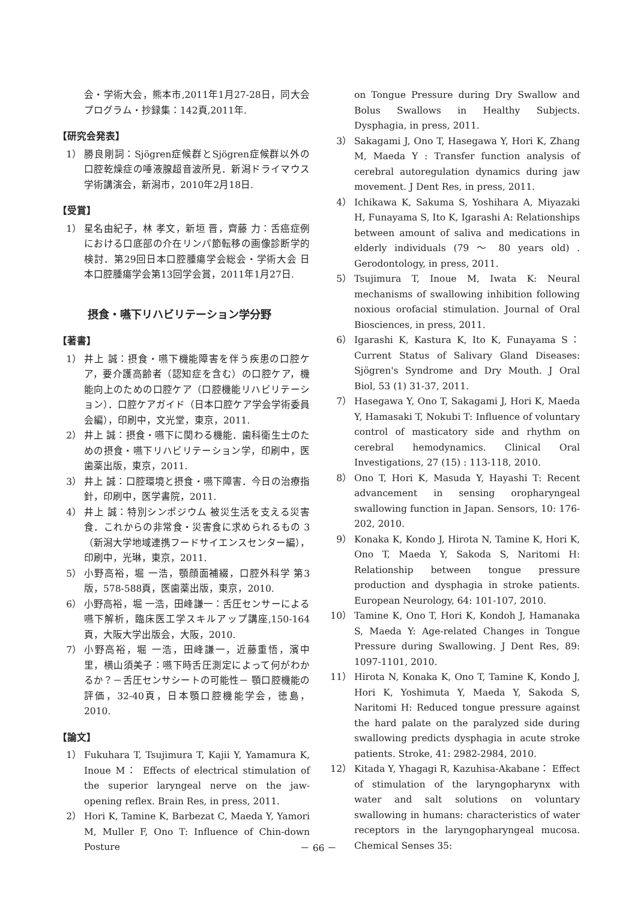会・学術大会，熊本市,2011年1月27-28日，同大会プログラム・抄録集：142頁,2011年.
【研究会発表】
1） 勝良剛詞：Sjögren症候群とSjögren症候群以外の口腔乾燥症の唾液腺超音波所見．新潟ドライマウス学術講演会，新潟市，2010年2月18日.
【受賞】
1） 星名由紀子，林 孝文，新垣 晋，齊藤 力：舌癌症例における口底部の介在リンパ節転移の画像診断学的検討．第29回日本口腔腫瘍学会総会・学術大会 日本口腔腫瘍学会第13回学会賞，2011年1月27日.
摂食・嚥下リハビリテーション学分野
【著書】
1） 井上 誠：摂食・嚥下機能障害を伴う疾患の口腔ケア，要介護高齢者（認知症を含む）の口腔ケア，機能向上のための口腔ケア（口腔機能リハビリテーション）．口腔ケアガイド（日本口腔ケア学会学術委員会編），印刷中，文光堂，東京，2011.
2） 井上 誠：摂食・嚥下に関わる機能．歯科衛生士のための摂食・嚥下リハビリテーション学，印刷中，医歯薬出版，東京，2011.
3） 井上 誠：口腔環境と摂食・嚥下障害．今日の治療指針，印刷中，医学書院，2011.
4） 井上 誠：特別シンポジウム 被災生活を支える災害食．これからの非常食・災害食に求められるもの 3（新潟大学地域連携フードサイエンスセンター編），印刷中，光琳，東京，2011.
5） 小野高裕，堀 一浩，顎顔面補綴，口腔外科学 第3版，578-588頁，医歯薬出版，東京，2010.
6） 小野高裕，堀 一浩，田峰謙一：舌圧センサーによる嚥下解析，臨床医工学スキルアップ講座,150-164頁，大阪大学出版会，大阪，2010.
7） 小野高裕，堀 一浩，田峰謙一，近藤重悟，濱中 里，横山須美子：嚥下時舌圧測定によって何がわかるか？－舌圧センサシートの可能性－ 顎口腔機能の評価，32-40頁，日本顎口腔機能学会，徳島，2010.
【論文】
1） Fukuhara T, Tsujimura T, Kajii Y, Yamamura K, Inoue M： Effects of electrical stimulation of the superior laryngeal nerve on the jaw-opening reflex. Brain Res, in press, 2011.
2） Hori K, Tamine K, Barbezat C, Maeda Y, Yamori M, Muller F, Ono T: Influence of Chin-down Posture
on Tongue Pressure during Dry Swallow and Bolus Swallows in Healthy Subjects. Dysphagia, in press, 2011.
3） Sakagami J, Ono T, Hasegawa Y, Hori K, Zhang M, Maeda Y : Transfer function analysis of cerebral autoregulation dynamics during jaw movement. J Dent Res, in press, 2011.
4） Ichikawa K, Sakuma S, Yoshihara A, Miyazaki H, Funayama S, Ito K, Igarashi A: Relationships between amount of saliva and medications in elderly individuals (79 ～ 80 years old) . Gerodontology, in press, 2011.
5） Tsujimura T, Inoue M, Iwata K: Neural mechanisms of swallowing inhibition following noxious orofacial stimulation. Journal of Oral Biosciences, in press, 2011.
6） Igarashi K, Kastura K, Ito K, Funayama S： Current Status of Salivary Gland Diseases: Sjögren's Syndrome and Dry Mouth. J Oral Biol, 53 (1) 31-37, 2011.
7） Hasegawa Y, Ono T, Sakagami J, Hori K, Maeda Y, Hamasaki T, Nokubi T: Influence of voluntary control of masticatory side and rhythm on cerebral hemodynamics. Clinical Oral Investigations, 27 (15) : 113-118, 2010.
8） Ono T, Hori K, Masuda Y, Hayashi T: Recent advancement in sensing oropharyngeal swallowing function in Japan. Sensors, 10: 176-202, 2010.
9） Konaka K, Kondo J, Hirota N, Tamine K, Hori K, Ono T, Maeda Y, Sakoda S, Naritomi H: Relationship between tongue pressure production and dysphagia in stroke patients. European Neurology, 64: 101-107, 2010.
10） Tamine K, Ono T, Hori K, Kondoh J, Hamanaka S, Maeda Y: Age-related Changes in Tongue Pressure during Swallowing. J Dent Res, 89: 1097-1101, 2010.
11） Hirota N, Konaka K, Ono T, Tamine K, Kondo J, Hori K, Yoshimuta Y, Maeda Y, Sakoda S, Naritomi H: Reduced tongue pressure against the hard palate on the paralyzed side during swallowing predicts dysphagia in acute stroke patients. Stroke, 41: 2982-2984, 2010.
12） Kitada Y, Yhagagi R, Kazuhisa-Akabane： Effect of stimulation of the laryngopharynx with water and salt solutions on voluntary swallowing in humans: characteristics of water receptors in the laryngopharyngeal mucosa. Chemical Senses 35:
－ 66 －